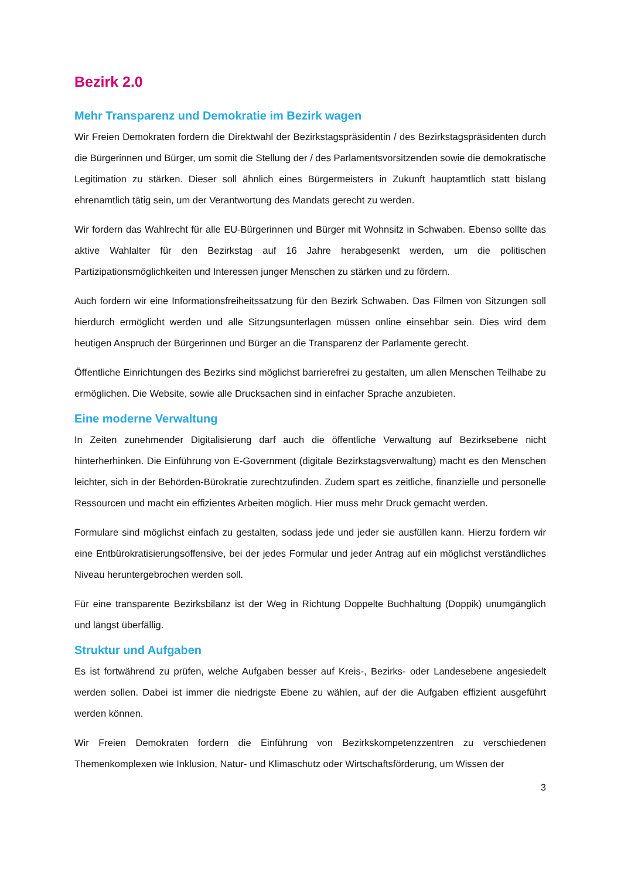Bezirk 2.0
Mehr Transparenz und Demokratie im Bezirk wagen
Wir Freien Demokraten fordern die Direktwahl der Bezirkstagspräsidentin / des Bezirkstagspräsidenten durch die Bürgerinnen und Bürger, um somit die Stellung der / des Parlamentsvorsitzenden sowie die demokratische Legitimation zu stärken. Dieser soll ähnlich eines Bürgermeisters in Zukunft hauptamtlich statt bislang ehrenamtlich tätig sein, um der Verantwortung des Mandats gerecht zu werden.
Wir fordern das Wahlrecht für alle EU-Bürgerinnen und Bürger mit Wohnsitz in Schwaben. Ebenso sollte das aktive Wahlalter für den Bezirkstag auf 16 Jahre herabgesenkt werden, um die politischen Partizipationsmöglichkeiten und Interessen junger Menschen zu stärken und zu fördern.
Auch fordern wir eine Informationsfreiheitssatzung für den Bezirk Schwaben. Das Filmen von Sitzungen soll hierdurch ermöglicht werden und alle Sitzungsunterlagen müssen online einsehbar sein. Dies wird dem heutigen Anspruch der Bürgerinnen und Bürger an die Transparenz der Parlamente gerecht.
Öffentliche Einrichtungen des Bezirks sind möglichst barrierefrei zu gestalten, um allen Menschen Teilhabe zu ermöglichen. Die Website, sowie alle Drucksachen sind in einfacher Sprache anzubieten.
Eine moderne Verwaltung
In Zeiten zunehmender Digitalisierung darf auch die öffentliche Verwaltung auf Bezirksebene nicht hinterherhinken. Die Einführung von E-Government (digitale Bezirkstagsverwaltung) macht es den Menschen leichter, sich in der Behörden-Bürokratie zurechtzufinden. Zudem spart es zeitliche, finanzielle und personelle Ressourcen und macht ein effizientes Arbeiten möglich. Hier muss mehr Druck gemacht werden.
Formulare sind möglichst einfach zu gestalten, sodass jede und jeder sie ausfüllen kann. Hierzu fordern wir eine Entbürokratisierungsoffensive, bei der jedes Formular und jeder Antrag auf ein möglichst verständliches Niveau heruntergebrochen werden soll.
Für eine transparente Bezirksbilanz ist der Weg in Richtung Doppelte Buchhaltung (Doppik) unumgänglich und längst überfällig.
Struktur und Aufgaben
Es ist fortwährend zu prüfen, welche Aufgaben besser auf Kreis-, Bezirks- oder Landesebene angesiedelt werden sollen. Dabei ist immer die niedrigste Ebene zu wählen, auf der die Aufgaben effizient ausgeführt werden können.
Wir Freien Demokraten fordern die Einführung von Bezirkskompetenzzentren zu verschiedenen Themenkomplexen wie Inklusion, Natur- und Klimaschutz oder Wirtschaftsförderung, um Wissen der
3